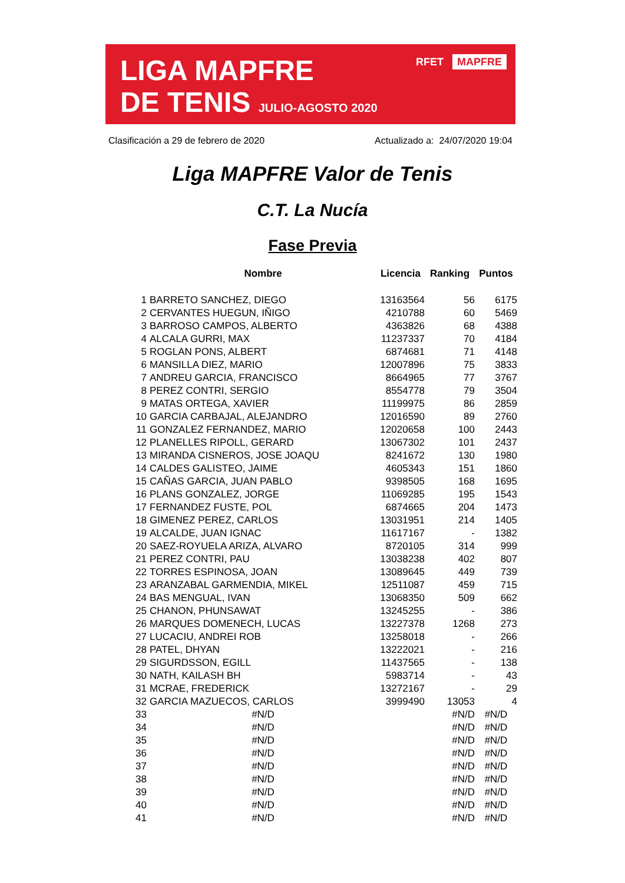LIGA MAPFRE
DE TENIS JULIO-AGOSTO 2020
RFET MAPFRE
Clasificación a 29 de febrero de 2020
Actualizado a: 24/07/2020 19:04
Liga MAPFRE Valor de Tenis
C.T. La Nucía
Fase Previa
| | Nombre | Licencia | Ranking | Puntos |
| --- | --- | --- | --- | --- |
| 1 | BARRETO SANCHEZ, DIEGO | 13163564 | 56 | 6175 |
| 2 | CERVANTES HUEGUN, IÑIGO | 4210788 | 60 | 5469 |
| 3 | BARROSO CAMPOS, ALBERTO | 4363826 | 68 | 4388 |
| 4 | ALCALA GURRI, MAX | 11237337 | 70 | 4184 |
| 5 | ROGLAN PONS, ALBERT | 6874681 | 71 | 4148 |
| 6 | MANSILLA DIEZ, MARIO | 12007896 | 75 | 3833 |
| 7 | ANDREU GARCIA, FRANCISCO | 8664965 | 77 | 3767 |
| 8 | PEREZ CONTRI, SERGIO | 8554778 | 79 | 3504 |
| 9 | MATAS ORTEGA, XAVIER | 11199975 | 86 | 2859 |
| 10 | GARCIA CARBAJAL, ALEJANDRO | 12016590 | 89 | 2760 |
| 11 | GONZALEZ FERNANDEZ, MARIO | 12020658 | 100 | 2443 |
| 12 | PLANELLES RIPOLL, GERARD | 13067302 | 101 | 2437 |
| 13 | MIRANDA CISNEROS, JOSE JOAQU | 8241672 | 130 | 1980 |
| 14 | CALDES GALISTEO, JAIME | 4605343 | 151 | 1860 |
| 15 | CAÑAS GARCIA, JUAN PABLO | 9398505 | 168 | 1695 |
| 16 | PLANS GONZALEZ, JORGE | 11069285 | 195 | 1543 |
| 17 | FERNANDEZ FUSTE, POL | 6874665 | 204 | 1473 |
| 18 | GIMENEZ PEREZ, CARLOS | 13031951 | 214 | 1405 |
| 19 | ALCALDE, JUAN IGNAC | 11617167 | - | 1382 |
| 20 | SAEZ-ROYUELA ARIZA, ALVARO | 8720105 | 314 | 999 |
| 21 | PEREZ CONTRI, PAU | 13038238 | 402 | 807 |
| 22 | TORRES ESPINOSA, JOAN | 13089645 | 449 | 739 |
| 23 | ARANZABAL GARMENDIA, MIKEL | 12511087 | 459 | 715 |
| 24 | BAS MENGUAL, IVAN | 13068350 | 509 | 662 |
| 25 | CHANON, PHUNSAWAT | 13245255 | - | 386 |
| 26 | MARQUES DOMENECH, LUCAS | 13227378 | 1268 | 273 |
| 27 | LUCACIU, ANDREI ROB | 13258018 | - | 266 |
| 28 | PATEL, DHYAN | 13222021 | - | 216 |
| 29 | SIGURDSSON, EGILL | 11437565 | - | 138 |
| 30 | NATH, KAILASH BH | 5983714 | - | 43 |
| 31 | MCRAE, FREDERICK | 13272167 | - | 29 |
| 32 | GARCIA MAZUECOS, CARLOS | 3999490 | 13053 | 4 |
| 33 | #N/D | | #N/D | #N/D |
| 34 | #N/D | | #N/D | #N/D |
| 35 | #N/D | | #N/D | #N/D |
| 36 | #N/D | | #N/D | #N/D |
| 37 | #N/D | | #N/D | #N/D |
| 38 | #N/D | | #N/D | #N/D |
| 39 | #N/D | | #N/D | #N/D |
| 40 | #N/D | | #N/D | #N/D |
| 41 | #N/D | | #N/D | #N/D |